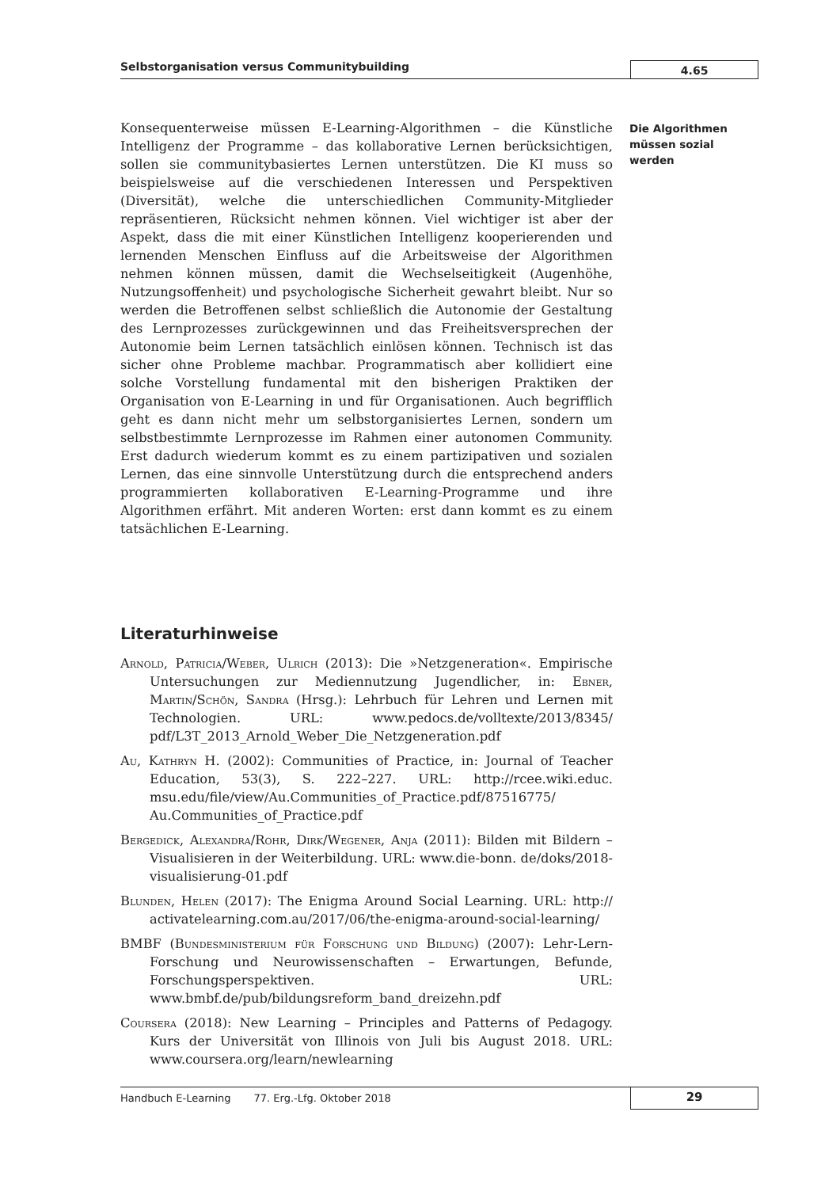Selbstorganisation versus Communitybuilding
4.65
Die Algorithmen müssen sozial werden
Konsequenterweise müssen E-Learning-Algorithmen – die Künstliche Intelligenz der Programme – das kollaborative Lernen berücksichtigen, sollen sie communitybasiertes Lernen unterstützen. Die KI muss so beispielsweise auf die verschiedenen Interessen und Perspektiven (Diversität), welche die unterschiedlichen Community-Mitglieder repräsentieren, Rücksicht nehmen können. Viel wichtiger ist aber der Aspekt, dass die mit einer Künstlichen Intelligenz kooperierenden und lernenden Menschen Einfluss auf die Arbeitsweise der Algorithmen nehmen können müssen, damit die Wechselseitigkeit (Augenhöhe, Nutzungsoffenheit) und psychologische Sicherheit gewahrt bleibt. Nur so werden die Betroffenen selbst schließlich die Autonomie der Gestaltung des Lernprozesses zurückgewinnen und das Freiheitsversprechen der Autonomie beim Lernen tatsächlich einlösen können. Technisch ist das sicher ohne Probleme machbar. Programmatisch aber kollidiert eine solche Vorstellung fundamental mit den bisherigen Praktiken der Organisation von E-Learning in und für Organisationen. Auch begrifflich geht es dann nicht mehr um selbstorganisiertes Lernen, sondern um selbstbestimmte Lernprozesse im Rahmen einer autonomen Community. Erst dadurch wiederum kommt es zu einem partizipativen und sozialen Lernen, das eine sinnvolle Unterstützung durch die entsprechend anders programmierten kollaborativen E-Learning-Programme und ihre Algorithmen erfährt. Mit anderen Worten: erst dann kommt es zu einem tatsächlichen E-Learning.
Literaturhinweise
Arnold, Patricia/Weber, Ulrich (2013): Die »Netzgeneration«. Empirische Untersuchungen zur Mediennutzung Jugendlicher, in: Ebner, Martin/Schön, Sandra (Hrsg.): Lehrbuch für Lehren und Lernen mit Technologien. URL: www.pedocs.de/volltexte/2013/8345/ pdf/L3T_2013_Arnold_Weber_Die_Netzgeneration.pdf
Au, Kathryn H. (2002): Communities of Practice, in: Journal of Teacher Education, 53(3), S. 222–227. URL: http://rcee.wiki.educ. msu.edu/file/view/Au.Communities_of_Practice.pdf/87516775/ Au.Communities_of_Practice.pdf
Bergedick, Alexandra/Rohr, Dirk/Wegener, Anja (2011): Bilden mit Bildern – Visualisieren in der Weiterbildung. URL: www.die-bonn. de/doks/2018-visualisierung-01.pdf
Blunden, Helen (2017): The Enigma Around Social Learning. URL: http:// activatelearning.com.au/2017/06/the-enigma-around-social-learning/
BMBF (Bundesministerium für Forschung und Bildung) (2007): Lehr-Lern-Forschung und Neurowissenschaften – Erwartungen, Befunde, Forschungsperspektiven. URL: www.bmbf.de/pub/bildungsreform_band_dreizehn.pdf
Coursera (2018): New Learning – Principles and Patterns of Pedagogy. Kurs der Universität von Illinois von Juli bis August 2018. URL: www.coursera.org/learn/newlearning
Handbuch E-Learning 77. Erg.-Lfg. Oktober 2018
29